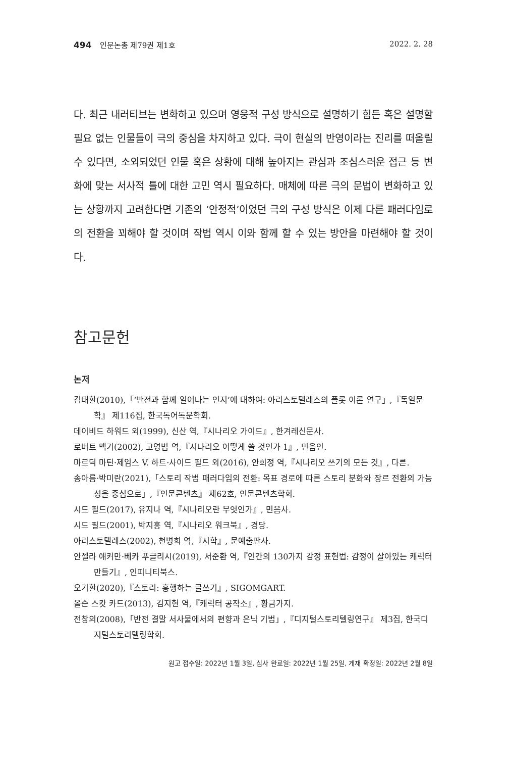494 인문논총 제79권 제1호 2022. 2. 28
다. 최근 내러티브는 변화하고 있으며 영웅적 구성 방식으로 설명하기 힘든 혹은 설명할 필요 없는 인물들이 극의 중심을 차지하고 있다. 극이 현실의 반영이라는 진리를 떠올릴 수 있다면, 소외되었던 인물 혹은 상황에 대해 높아지는 관심과 조심스러운 접근 등 변화에 맞는 서사적 틀에 대한 고민 역시 필요하다. 매체에 따른 극의 문법이 변화하고 있는 상황까지 고려한다면 기존의 ‘안정적’이었던 극의 구성 방식은 이제 다른 패러다임로의 전환을 꾀해야 할 것이며 작법 역시 이와 함께 할 수 있는 방안을 마련해야 할 것이다.
참고문헌
논저
김태환(2010),「‘반전과 함께 일어나는 인지’에 대하여: 아리스토텔레스의 플롯 이론 연구」,『독일문학』 제116집, 한국독어독문학회.
데이비드 하워드 외(1999), 신산 역,『시나리오 가이드』, 한겨레신문사.
로버트 맥기(2002), 고영범 역,『시나리오 어떻게 쓸 것인가 1』, 민음인.
마르딕 마틴·제임스 V. 하트·사이드 필드 외(2016), 안희정 역,『시나리오 쓰기의 모든 것』, 다른.
송아름·박미란(2021),「스토리 작법 패러다임의 전환: 목표 경로에 따른 스토리 분화와 장르 전환의 가능성을 중심으로」,『인문콘텐츠』 제62호, 인문콘텐츠학회.
시드 필드(2017), 유지나 역,『시나리오란 무엇인가』, 민음사.
시드 필드(2001), 박지홍 역,『시나리오 워크북』, 경당.
아리스토텔레스(2002), 천병희 역,『시학』, 문예출판사.
안젤라 애커만·베카 푸글리시(2019), 서준환 역,『인간의 130가지 감정 표현법: 감정이 살아있는 캐릭터 만들기』, 인피니티북스.
오기환(2020),『스토리: 흥행하는 글쓰기』, SIGOMGART.
올슨 스캇 카드(2013), 김지현 역,『캐릭터 공작소』, 황금가지.
전창의(2008),「반전 결말 서사물에서의 편향과 은닉 기법」,『디지털스토리텔링연구』 제3집, 한국디지털스토리텔링학회.
원고 접수일: 2022년 1월 3일, 심사 완료일: 2022년 1월 25일, 게재 확정일: 2022년 2월 8일